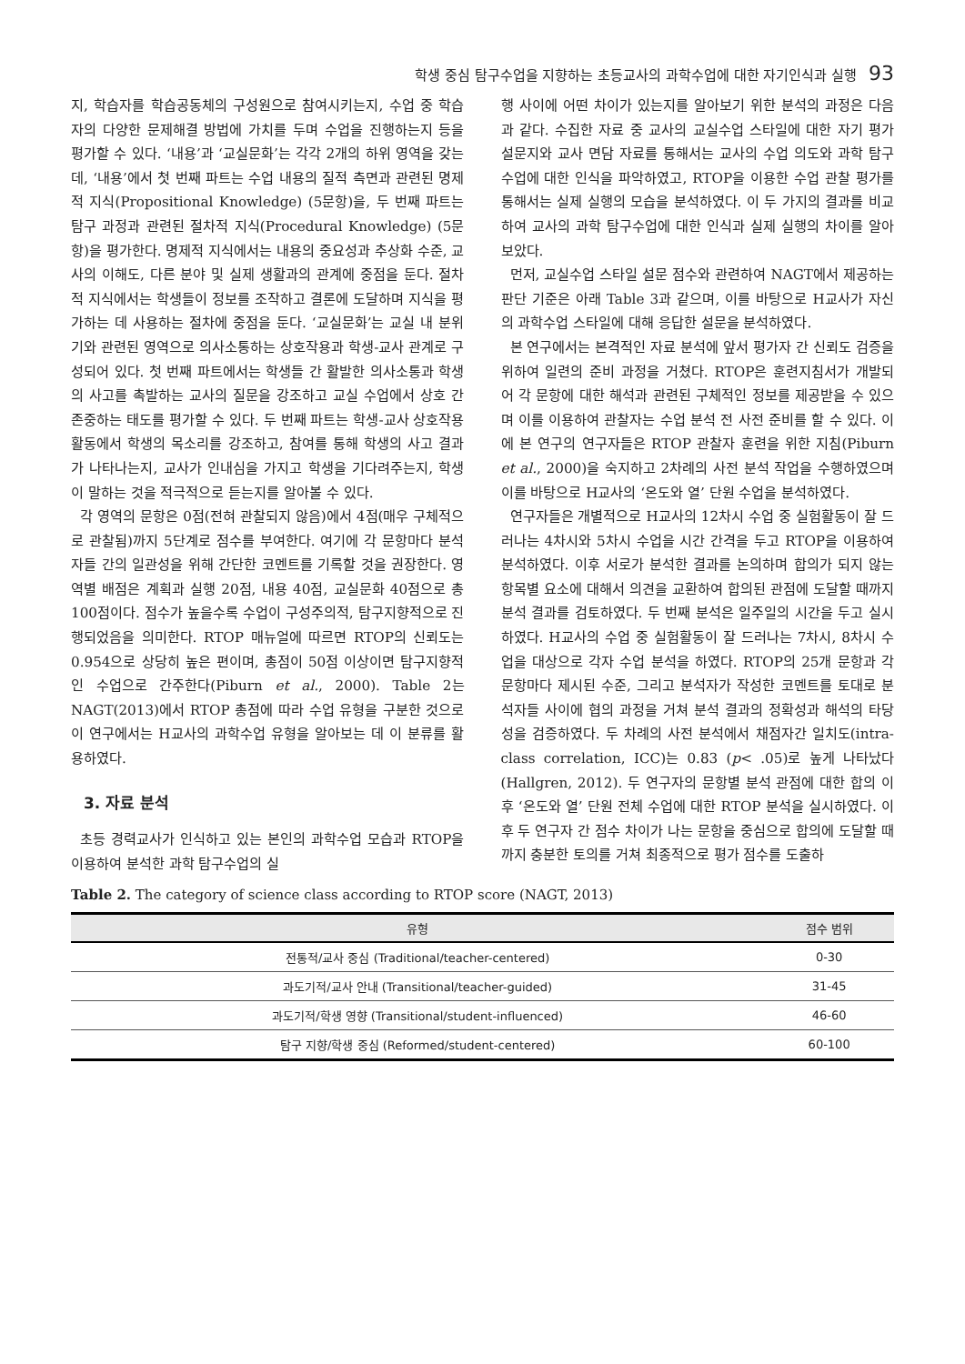학생 중심 탐구수업을 지향하는 초등교사의 과학수업에 대한 자기인식과 실행 93
지, 학습자를 학습공동체의 구성원으로 참여시키는지, 수업 중 학습자의 다양한 문제해결 방법에 가치를 두며 수업을 진행하는지 등을 평가할 수 있다. ‘내용’과 ‘교실문화’는 각각 2개의 하위 영역을 갖는데, ‘내용’에서 첫 번째 파트는 수업 내용의 질적 측면과 관련된 명제적 지식(Propositional Knowledge) (5문항)을, 두 번째 파트는 탐구 과정과 관련된 절차적 지식(Procedural Knowledge) (5문항)을 평가한다. 명제적 지식에서는 내용의 중요성과 추상화 수준, 교사의 이해도, 다른 분야 및 실제 생활과의 관계에 중점을 둔다. 절차적 지식에서는 학생들이 정보를 조작하고 결론에 도달하며 지식을 평가하는 데 사용하는 절차에 중점을 둔다. ‘교실문화’는 교실 내 분위기와 관련된 영역으로 의사소통하는 상호작용과 학생-교사 관계로 구성되어 있다. 첫 번째 파트에서는 학생들 간 활발한 의사소통과 학생의 사고를 촉발하는 교사의 질문을 강조하고 교실 수업에서 상호 간 존중하는 태도를 평가할 수 있다. 두 번째 파트는 학생-교사 상호작용 활동에서 학생의 목소리를 강조하고, 참여를 통해 학생의 사고 결과가 나타나는지, 교사가 인내심을 가지고 학생을 기다려주는지, 학생이 말하는 것을 적극적으로 듣는지를 알아볼 수 있다.
각 영역의 문항은 0점(전혀 관찰되지 않음)에서 4점(매우 구체적으로 관찰됨)까지 5단계로 점수를 부여한다. 여기에 각 문항마다 분석자들 간의 일관성을 위해 간단한 코멘트를 기록할 것을 권장한다. 영역별 배점은 계획과 실행 20점, 내용 40점, 교실문화 40점으로 총 100점이다. 점수가 높을수록 수업이 구성주의적, 탐구지향적으로 진행되었음을 의미한다. RTOP 매뉴얼에 따르면 RTOP의 신뢰도는 0.954으로 상당히 높은 편이며, 총점이 50점 이상이면 탐구지향적인 수업으로 간주한다(Piburn et al., 2000). Table 2는 NAGT(2013)에서 RTOP 총점에 따라 수업 유형을 구분한 것으로 이 연구에서는 H교사의 과학수업 유형을 알아보는 데 이 분류를 활용하였다.
3. 자료 분석
초등 경력교사가 인식하고 있는 본인의 과학수업 모습과 RTOP을 이용하여 분석한 과학 탐구수업의 실
행 사이에 어떤 차이가 있는지를 알아보기 위한 분석의 과정은 다음과 같다. 수집한 자료 중 교사의 교실수업 스타일에 대한 자기 평가 설문지와 교사 면담 자료를 통해서는 교사의 수업 의도와 과학 탐구수업에 대한 인식을 파악하였고, RTOP을 이용한 수업 관찰 평가를 통해서는 실제 실행의 모습을 분석하였다. 이 두 가지의 결과를 비교하여 교사의 과학 탐구수업에 대한 인식과 실제 실행의 차이를 알아보았다.
먼저, 교실수업 스타일 설문 점수와 관련하여 NAGT에서 제공하는 판단 기준은 아래 Table 3과 같으며, 이를 바탕으로 H교사가 자신의 과학수업 스타일에 대해 응답한 설문을 분석하였다.
본 연구에서는 본격적인 자료 분석에 앞서 평가자 간 신뢰도 검증을 위하여 일련의 준비 과정을 거쳤다. RTOP은 훈련지침서가 개발되어 각 문항에 대한 해석과 관련된 구체적인 정보를 제공받을 수 있으며 이를 이용하여 관찰자는 수업 분석 전 사전 준비를 할 수 있다. 이에 본 연구의 연구자들은 RTOP 관찰자 훈련을 위한 지침(Piburn et al., 2000)을 숙지하고 2차례의 사전 분석 작업을 수행하였으며 이를 바탕으로 H교사의 ‘온도와 열’ 단원 수업을 분석하였다.
연구자들은 개별적으로 H교사의 12차시 수업 중 실험활동이 잘 드러나는 4차시와 5차시 수업을 시간 간격을 두고 RTOP을 이용하여 분석하였다. 이후 서로가 분석한 결과를 논의하며 합의가 되지 않는 항목별 요소에 대해서 의견을 교환하여 합의된 관점에 도달할 때까지 분석 결과를 검토하였다. 두 번째 분석은 일주일의 시간을 두고 실시하였다. H교사의 수업 중 실험활동이 잘 드러나는 7차시, 8차시 수업을 대상으로 각자 수업 분석을 하였다. RTOP의 25개 문항과 각 문항마다 제시된 수준, 그리고 분석자가 작성한 코멘트를 토대로 분석자들 사이에 협의 과정을 거쳐 분석 결과의 정확성과 해석의 타당성을 검증하였다. 두 차례의 사전 분석에서 채점자간 일치도(intra-class correlation, ICC)는 0.83 (p< .05)로 높게 나타났다(Hallgren, 2012). 두 연구자의 문항별 분석 관점에 대한 합의 이후 ‘온도와 열’ 단원 전체 수업에 대한 RTOP 분석을 실시하였다. 이후 두 연구자 간 점수 차이가 나는 문항을 중심으로 합의에 도달할 때까지 충분한 토의를 거쳐 최종적으로 평가 점수를 도출하
Table 2. The category of science class according to RTOP score (NAGT, 2013)
| 유형 | 점수 범위 |
| --- | --- |
| 전통적/교사 중심 (Traditional/teacher-centered) | 0-30 |
| 과도기적/교사 안내 (Transitional/teacher-guided) | 31-45 |
| 과도기적/학생 영향 (Transitional/student-influenced) | 46-60 |
| 탐구 지향/학생 중심 (Reformed/student-centered) | 60-100 |